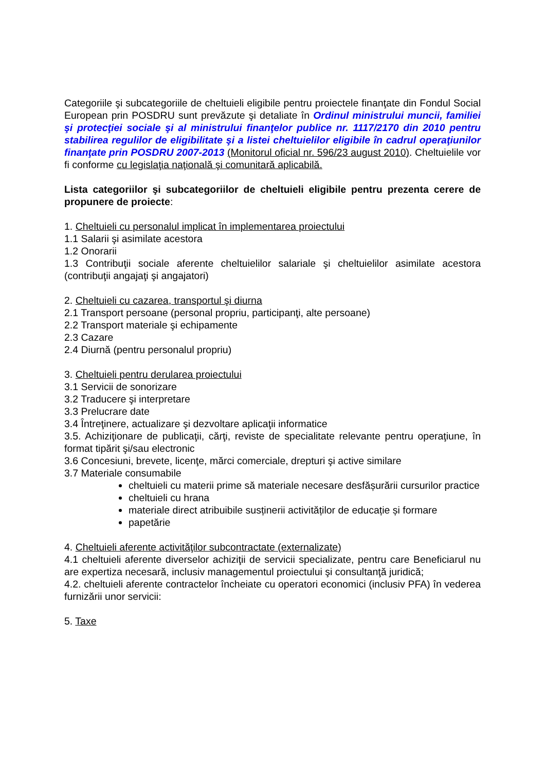Categoriile şi subcategoriile de cheltuieli eligibile pentru proiectele finanţate din Fondul Social European prin POSDRU sunt prevăzute şi detaliate în Ordinul ministrului muncii, familiei şi protecţiei sociale şi al ministrului finanţelor publice nr. 1117/2170 din 2010 pentru stabilirea regulilor de eligibilitate şi a listei cheltuielilor eligibile în cadrul operaţiunilor finanţate prin POSDRU 2007-2013 (Monitorul oficial nr. 596/23 august 2010). Cheltuielile vor fi conforme cu legislaţia naţională şi comunitară aplicabilă.
Lista categoriilor şi subcategoriilor de cheltuieli eligibile pentru prezenta cerere de propunere de proiecte:
1. Cheltuieli cu personalul implicat în implementarea proiectului
1.1 Salarii şi asimilate acestora
1.2 Onorarii
1.3 Contribuţii sociale aferente cheltuielilor salariale şi cheltuielilor asimilate acestora (contribuţii angajaţi şi angajatori)
2. Cheltuieli cu cazarea, transportul şi diurna
2.1 Transport persoane (personal propriu, participanţi, alte persoane)
2.2 Transport materiale şi echipamente
2.3 Cazare
2.4 Diurnă (pentru personalul propriu)
3. Cheltuieli pentru derularea proiectului
3.1 Servicii de sonorizare
3.2 Traducere şi interpretare
3.3 Prelucrare date
3.4 Întreţinere, actualizare şi dezvoltare aplicaţii informatice
3.5. Achiziţionare de publicaţii, cărţi, reviste de specialitate relevante pentru operaţiune, în format tipărit şi/sau electronic
3.6 Concesiuni, brevete, licenţe, mărci comerciale, drepturi şi active similare
3.7 Materiale consumabile
cheltuieli cu materii prime să materiale necesare desfășurării cursurilor practice
cheltuieli cu hrana
materiale direct atribuibile susținerii activităților de educație și formare
papetărie
4. Cheltuieli aferente activităţilor subcontractate (externalizate)
4.1 cheltuieli aferente diverselor achiziţii de servicii specializate, pentru care Beneficiarul nu are expertiza necesară, inclusiv managementul proiectului şi consultanţă juridică;
4.2. cheltuieli aferente contractelor încheiate cu operatori economici (inclusiv PFA) în vederea furnizării unor servicii:
5. Taxe